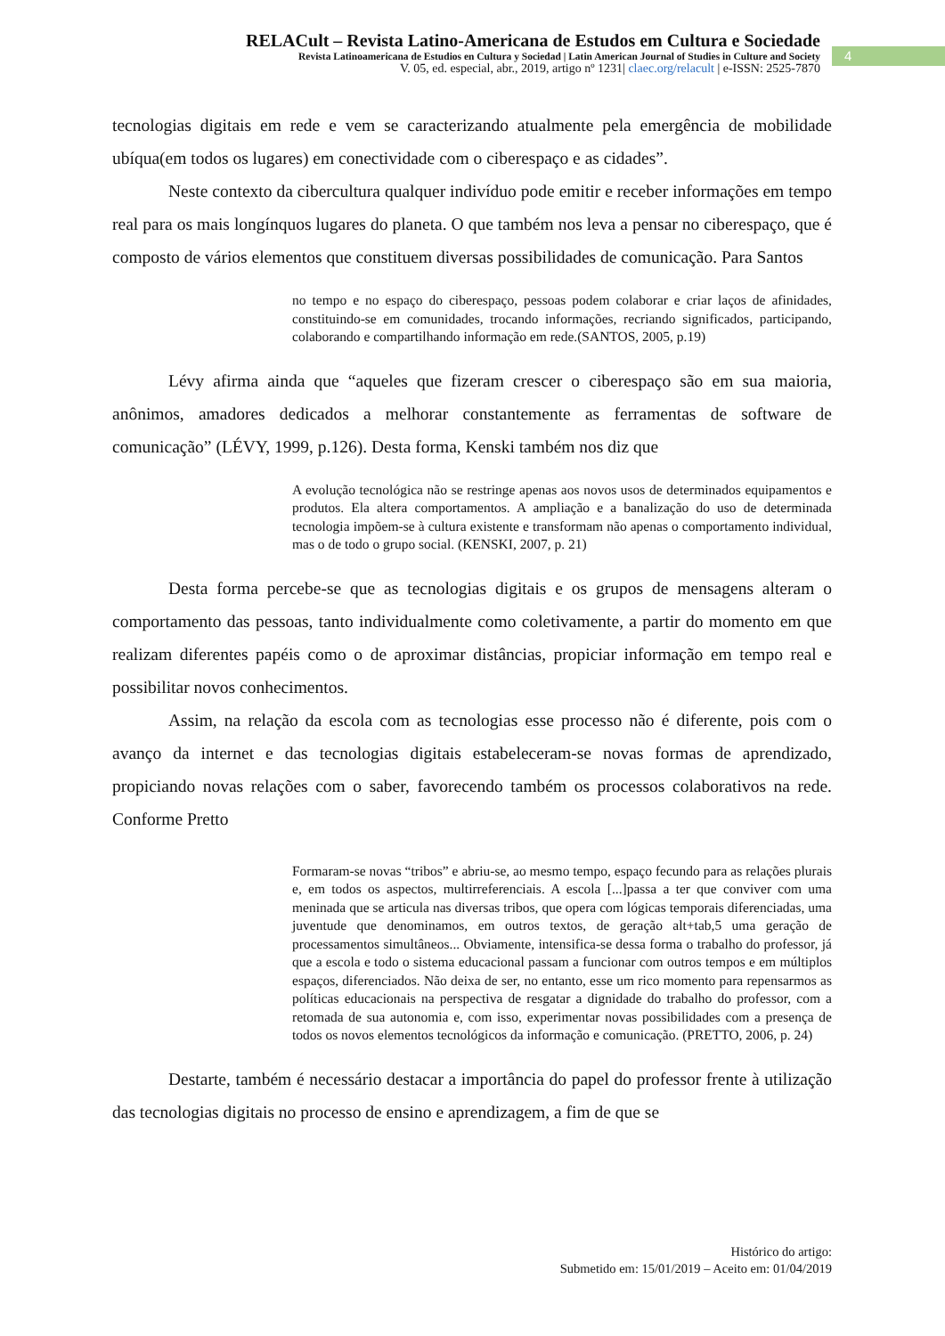RELACult – Revista Latino-Americana de Estudos em Cultura e Sociedade
Revista Latinoamericana de Estudios en Cultura y Sociedad | Latin American Journal of Studies in Culture and Society
V. 05, ed. especial, abr., 2019, artigo nº 1231| claec.org/relacult | e-ISSN: 2525-7870
4
tecnologias digitais em rede e vem se caracterizando atualmente pela emergência de mobilidade ubíqua(em todos os lugares) em conectividade com o ciberespaço e as cidades”.
Neste contexto da cibercultura qualquer indivíduo pode emitir e receber informações em tempo real para os mais longínquos lugares do planeta. O que também nos leva a pensar no ciberespaço, que é composto de vários elementos que constituem diversas possibilidades de comunicação. Para Santos
no tempo e no espaço do ciberespaço, pessoas podem colaborar e criar laços de afinidades, constituindo-se em comunidades, trocando informações, recriando significados, participando, colaborando e compartilhando informação em rede.(SANTOS, 2005, p.19)
Lévy afirma ainda que “aqueles que fizeram crescer o ciberespaço são em sua maioria, anônimos, amadores dedicados a melhorar constantemente as ferramentas de software de comunicação” (LÉVY, 1999, p.126). Desta forma, Kenski também nos diz que
A evolução tecnológica não se restringe apenas aos novos usos de determinados equipamentos e produtos. Ela altera comportamentos. A ampliação e a banalização do uso de determinada tecnologia impõem-se à cultura existente e transformam não apenas o comportamento individual, mas o de todo o grupo social. (KENSKI, 2007, p. 21)
Desta forma percebe-se que as tecnologias digitais e os grupos de mensagens alteram o comportamento das pessoas, tanto individualmente como coletivamente, a partir do momento em que realizam diferentes papéis como o de aproximar distâncias, propiciar informação em tempo real e possibilitar novos conhecimentos.
Assim, na relação da escola com as tecnologias esse processo não é diferente, pois com o avanço da internet e das tecnologias digitais estabeleceram-se novas formas de aprendizado, propiciando novas relações com o saber, favorecendo também os processos colaborativos na rede. Conforme Pretto
Formaram-se novas “tribos” e abriu-se, ao mesmo tempo, espaço fecundo para as relações plurais e, em todos os aspectos, multirreferenciais. A escola [...]passa a ter que conviver com uma meninada que se articula nas diversas tribos, que opera com lógicas temporais diferenciadas, uma juventude que denominamos, em outros textos, de geração alt+tab,5 uma geração de processamentos simultâneos... Obviamente, intensifica-se dessa forma o trabalho do professor, já que a escola e todo o sistema educacional passam a funcionar com outros tempos e em múltiplos espaços, diferenciados. Não deixa de ser, no entanto, esse um rico momento para repensarmos as políticas educacionais na perspectiva de resgatar a dignidade do trabalho do professor, com a retomada de sua autonomia e, com isso, experimentar novas possibilidades com a presença de todos os novos elementos tecnológicos da informação e comunicação. (PRETTO, 2006, p. 24)
Destarte, também é necessário destacar a importância do papel do professor frente à utilização das tecnologias digitais no processo de ensino e aprendizagem, a fim de que se
Histórico do artigo:
Submetido em: 15/01/2019 – Aceito em: 01/04/2019